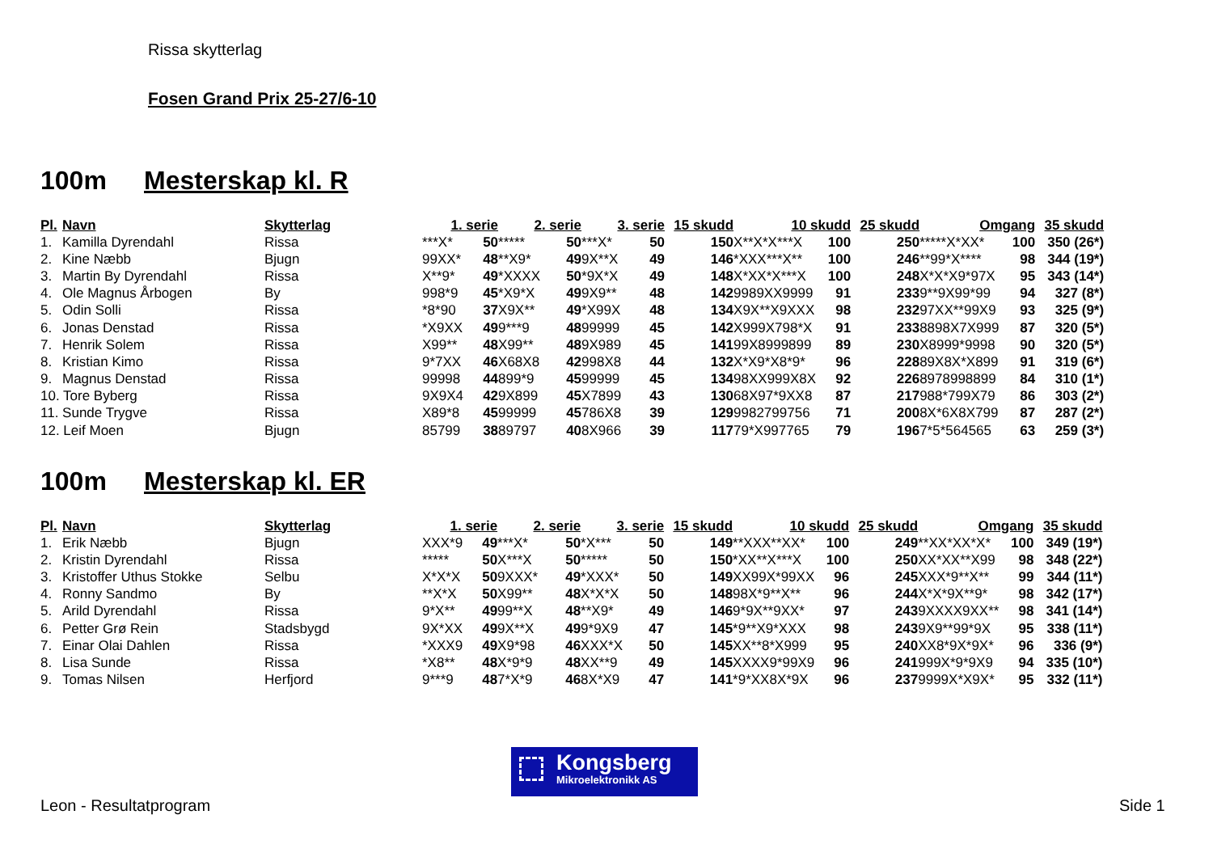Rissa skytterlag
Fosen Grand Prix 25-27/6-10
100m Mesterskap kl. R
| Pl. | Navn | Skytterlag | 1. serie | | 2. serie | | 3. serie | | 15 skudd | 10 skudd | | 25 skudd | Omgang | | 35 skudd |
| --- | --- | --- | --- | --- | --- | --- | --- | --- | --- | --- | --- | --- | --- | --- | --- |
| 1. | Kamilla Dyrendahl | Rissa | ***X* | 50 | ***** | 50 | ***X* | 50 | 150 | X**X*X***X | 100 | 250 | *****X*XX* | 100 | 350 (26*) |
| 2. | Kine Næbb | Bjugn | 99XX* | 48 | **X9* | 49 | 9X**X | 49 | 146 | *XXX***X** | 100 | 246 | **99*X**** | 98 | 344 (19*) |
| 3. | Martin By Dyrendahl | Rissa | X**9* | 49 | *XXXX | 50 | *9X*X | 49 | 148 | X*XX*X***X | 100 | 248 | X*X*X9*97X | 95 | 343 (14*) |
| 4. | Ole Magnus Årbogen | By | 998*9 | 45 | *X9*X | 49 | 9X9** | 48 | 142 | 9989XX9999 | 91 | 233 | 9**9X99*99 | 94 | 327 (8*) |
| 5. | Odin Solli | Rissa | *8*90 | 37 | X9X** | 49 | *X99X | 48 | 134 | X9X**X9XXX | 98 | 232 | 97XX**99X9 | 93 | 325 (9*) |
| 6. | Jonas Denstad | Rissa | *X9XX | 49 | 9***9 | 48 | 99999 | 45 | 142 | X999X798*X | 91 | 233 | 8898X7X999 | 87 | 320 (5*) |
| 7. | Henrik Solem | Rissa | X99** | 48 | X99** | 48 | 9X989 | 45 | 141 | 99X8999899 | 89 | 230 | X8999*9998 | 90 | 320 (5*) |
| 8. | Kristian Kimo | Rissa | 9*7XX | 46 | X68X8 | 42 | 998X8 | 44 | 132 | X*X9*X8*9* | 96 | 228 | 89X8X*X899 | 91 | 319 (6*) |
| 9. | Magnus Denstad | Rissa | 99998 | 44 | 899*9 | 45 | 99999 | 45 | 134 | 98XX999X8X | 92 | 226 | 8978998899 | 84 | 310 (1*) |
| 10. Tore Byberg | | Rissa | 9X9X4 | 42 | 9X899 | 45 | X7899 | 43 | 130 | 68X97*9XX8 | 87 | 217 | 988*799X79 | 86 | 303 (2*) |
| 11. Sunde Trygve | | Rissa | X89*8 | 45 | 99999 | 45 | 786X8 | 39 | 129 | 9982799756 | 71 | 200 | 8X*6X8X799 | 87 | 287 (2*) |
| 12. Leif Moen | | Bjugn | 85799 | 38 | 89797 | 40 | 8X966 | 39 | 117 | 79*X997765 | 79 | 196 | 7*5*564565 | 63 | 259 (3*) |
100m Mesterskap kl. ER
| Pl. | Navn | Skytterlag | 1. serie | | 2. serie | | 3. serie | | 15 skudd | 10 skudd | | 25 skudd | Omgang | | 35 skudd |
| --- | --- | --- | --- | --- | --- | --- | --- | --- | --- | --- | --- | --- | --- | --- | --- |
| 1. | Erik Næbb | Bjugn | XXX*9 | 49 | ***X* | 50 | *X*** | 50 | 149 | **XXX**XX* | 100 | 249 | **XX*XX*X* | 100 | 349 (19*) |
| 2. | Kristin Dyrendahl | Rissa | ***** | 50 | X***X | 50 | ***** | 50 | 150 | *XX**X***X | 100 | 250 | XX*XX**X99 | 98 | 348 (22*) |
| 3. | Kristoffer Uthus Stokke | Selbu | X*X*X | 50 | 9XXX* | 49 | *XXX* | 50 | 149 | XX99X*99XX | 96 | 245 | XXX*9**X** | 99 | 344 (11*) |
| 4. | Ronny Sandmo | By | **X*X | 50 | X99** | 48 | X*X*X | 50 | 148 | 98X*9**X** | 96 | 244 | X*X*9X**9* | 98 | 342 (17*) |
| 5. | Arild Dyrendahl | Rissa | 9*X** | 49 | 99**X | 48 | **X9* | 49 | 146 | 9*9X**9XX* | 97 | 243 | 9XXXX9XX** | 98 | 341 (14*) |
| 6. | Petter Grø Rein | Stadsbygd | 9X*XX | 49 | 9X**X | 49 | 9*9X9 | 47 | 145 | *9**X9*XXX | 98 | 243 | 9X9**99*9X | 95 | 338 (11*) |
| 7. | Einar Olai Dahlen | Rissa | *XXX9 | 49 | X9*98 | 46 | XXX*X | 50 | 145 | XX**8*X999 | 95 | 240 | XX8*9X*9X* | 96 | 336 (9*) |
| 8. | Lisa Sunde | Rissa | *X8** | 48 | X*9*9 | 48 | XX**9 | 49 | 145 | XXXX9*99X9 | 96 | 241 | 999X*9*9X9 | 94 | 335 (10*) |
| 9. | Tomas Nilsen | Herfjord | 9***9 | 48 | 7*X*9 | 46 | 8X*X9 | 47 | 141 | *9*XX8X*9X | 96 | 237 | 9999X*X9X* | 95 | 332 (11*) |
Kongsberg
Mikroelektronikk AS
Leon - Resultatprogram Side 1